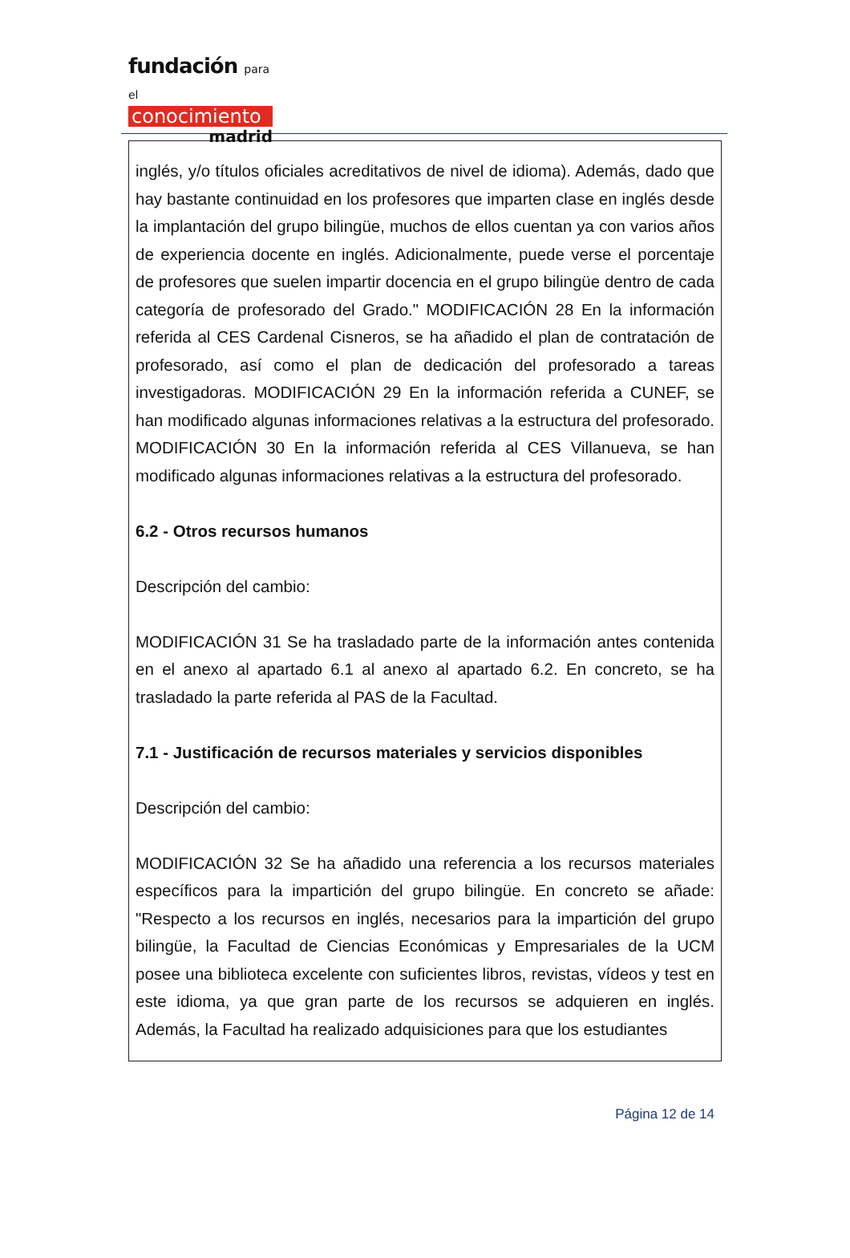fundación para el
conocimiento
madrid
inglés, y/o títulos oficiales acreditativos de nivel de idioma). Además, dado que hay bastante continuidad en los profesores que imparten clase en inglés desde la implantación del grupo bilingüe, muchos de ellos cuentan ya con varios años de experiencia docente en inglés. Adicionalmente, puede verse el porcentaje de profesores que suelen impartir docencia en el grupo bilingüe dentro de cada categoría de profesorado del Grado." MODIFICACIÓN 28 En la información referida al CES Cardenal Cisneros, se ha añadido el plan de contratación de profesorado, así como el plan de dedicación del profesorado a tareas investigadoras. MODIFICACIÓN 29 En la información referida a CUNEF, se han modificado algunas informaciones relativas a la estructura del profesorado. MODIFICACIÓN 30 En la información referida al CES Villanueva, se han modificado algunas informaciones relativas a la estructura del profesorado.
6.2 - Otros recursos humanos
Descripción del cambio:
MODIFICACIÓN 31 Se ha trasladado parte de la información antes contenida en el anexo al apartado 6.1 al anexo al apartado 6.2. En concreto, se ha trasladado la parte referida al PAS de la Facultad.
7.1 - Justificación de recursos materiales y servicios disponibles
Descripción del cambio:
MODIFICACIÓN 32 Se ha añadido una referencia a los recursos materiales específicos para la impartición del grupo bilingüe. En concreto se añade: "Respecto a los recursos en inglés, necesarios para la impartición del grupo bilingüe, la Facultad de Ciencias Económicas y Empresariales de la UCM posee una biblioteca excelente con suficientes libros, revistas, vídeos y test en este idioma, ya que gran parte de los recursos se adquieren en inglés. Además, la Facultad ha realizado adquisiciones para que los estudiantes
Página 12 de 14